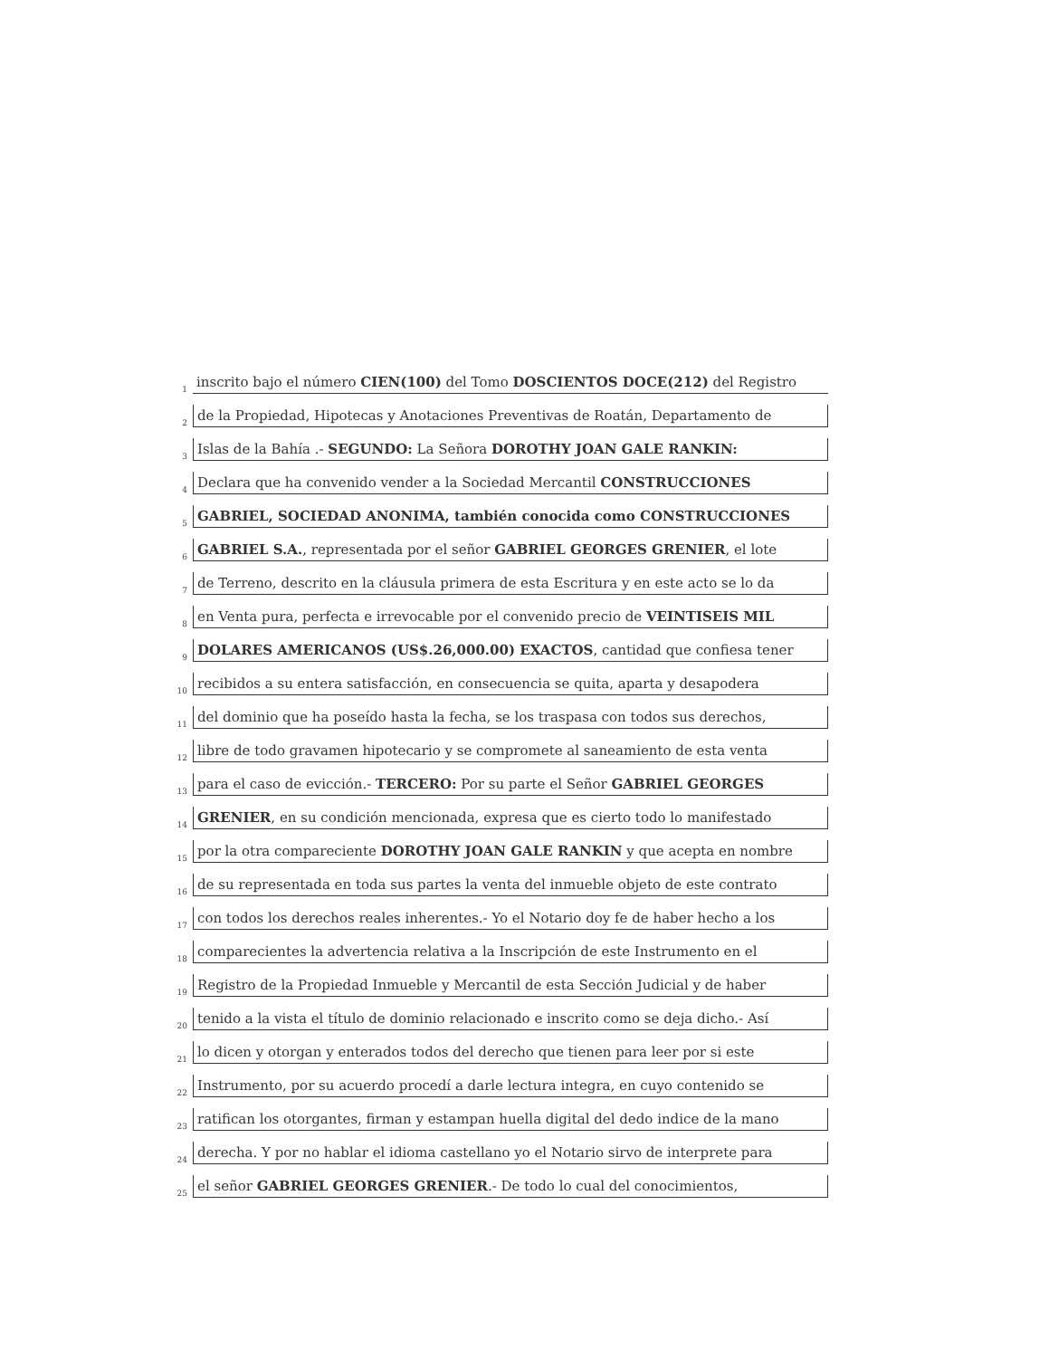1
inscrito bajo el número CIEN(100) del Tomo DOSCIENTOS DOCE(212) del Registro
2
de la Propiedad, Hipotecas y Anotaciones Preventivas de Roatán, Departamento de
3
Islas de la Bahía .- SEGUNDO: La Señora DOROTHY JOAN GALE RANKIN:
4
Declara que ha convenido vender a la Sociedad Mercantil CONSTRUCCIONES
5
GABRIEL, SOCIEDAD ANONIMA, también conocida como CONSTRUCCIONES
6
GABRIEL S.A., representada por el señor GABRIEL GEORGES GRENIER, el lote
7
de Terreno, descrito en la cláusula primera de esta Escritura y en este acto se lo da
8
en Venta pura, perfecta e irrevocable por el convenido precio de VEINTISEIS MIL
9
DOLARES AMERICANOS (US$.26,000.00) EXACTOS, cantidad que confiesa tener
10
recibidos a su entera satisfacción, en consecuencia se quita, aparta y desapodera
11
del dominio que ha poseído hasta la fecha, se los traspasa con todos sus derechos,
12
libre de todo gravamen hipotecario y se compromete al saneamiento de esta venta
13
para el caso de evicción.- TERCERO: Por su parte el Señor GABRIEL GEORGES
14
GRENIER, en su condición mencionada, expresa que es cierto todo lo manifestado
15
por la otra compareciente DOROTHY JOAN GALE RANKIN y que acepta en nombre
16
de su representada en toda sus partes la venta del inmueble objeto de este contrato
17
con todos los derechos reales inherentes.- Yo el Notario doy fe de haber hecho a los
18
comparecientes la advertencia relativa a la Inscripción de este Instrumento en el
19
Registro de la Propiedad Inmueble y Mercantil de esta Sección Judicial y de haber
20
tenido a la vista el título de dominio relacionado e inscrito como se deja dicho.- Así
21
lo dicen y otorgan y enterados todos del derecho que tienen para leer por si este
22
Instrumento, por su acuerdo procedí a darle lectura integra, en cuyo contenido se
23
ratifican los otorgantes, firman y estampan huella digital del dedo indice de la mano
24
derecha. Y por no hablar el idioma castellano yo el Notario sirvo de interprete para
25
el señor GABRIEL GEORGES GRENIER.- De todo lo cual del conocimientos,